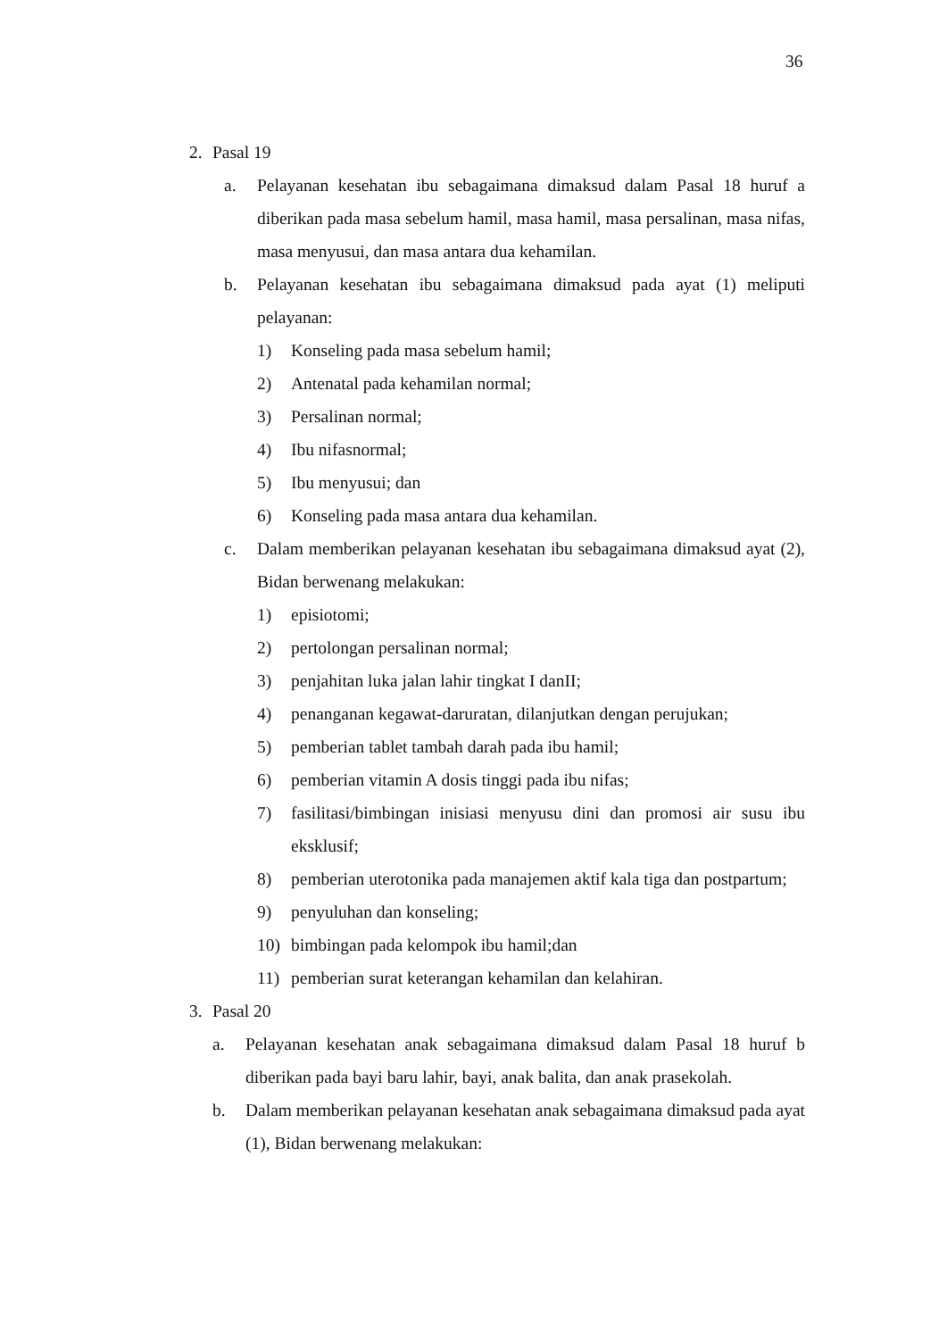36
2. Pasal 19
a. Pelayanan kesehatan ibu sebagaimana dimaksud dalam Pasal 18 huruf a diberikan pada masa sebelum hamil, masa hamil, masa persalinan, masa nifas, masa menyusui, dan masa antara dua kehamilan.
b. Pelayanan kesehatan ibu sebagaimana dimaksud pada ayat (1) meliputi pelayanan:
1) Konseling pada masa sebelum hamil;
2) Antenatal pada kehamilan normal;
3) Persalinan normal;
4) Ibu nifasnormal;
5) Ibu menyusui; dan
6) Konseling pada masa antara dua kehamilan.
c. Dalam memberikan pelayanan kesehatan ibu sebagaimana dimaksud ayat (2), Bidan berwenang melakukan:
1) episiotomi;
2) pertolongan persalinan normal;
3) penjahitan luka jalan lahir tingkat I danII;
4) penanganan kegawat-daruratan, dilanjutkan dengan perujukan;
5) pemberian tablet tambah darah pada ibu hamil;
6) pemberian vitamin A dosis tinggi pada ibu nifas;
7) fasilitasi/bimbingan inisiasi menyusu dini dan promosi air susu ibu eksklusif;
8) pemberian uterotonika pada manajemen aktif kala tiga dan postpartum;
9) penyuluhan dan konseling;
10) bimbingan pada kelompok ibu hamil;dan
11) pemberian surat keterangan kehamilan dan kelahiran.
3. Pasal 20
a. Pelayanan kesehatan anak sebagaimana dimaksud dalam Pasal 18 huruf b diberikan pada bayi baru lahir, bayi, anak balita, dan anak prasekolah.
b. Dalam memberikan pelayanan kesehatan anak sebagaimana dimaksud pada ayat (1), Bidan berwenang melakukan: